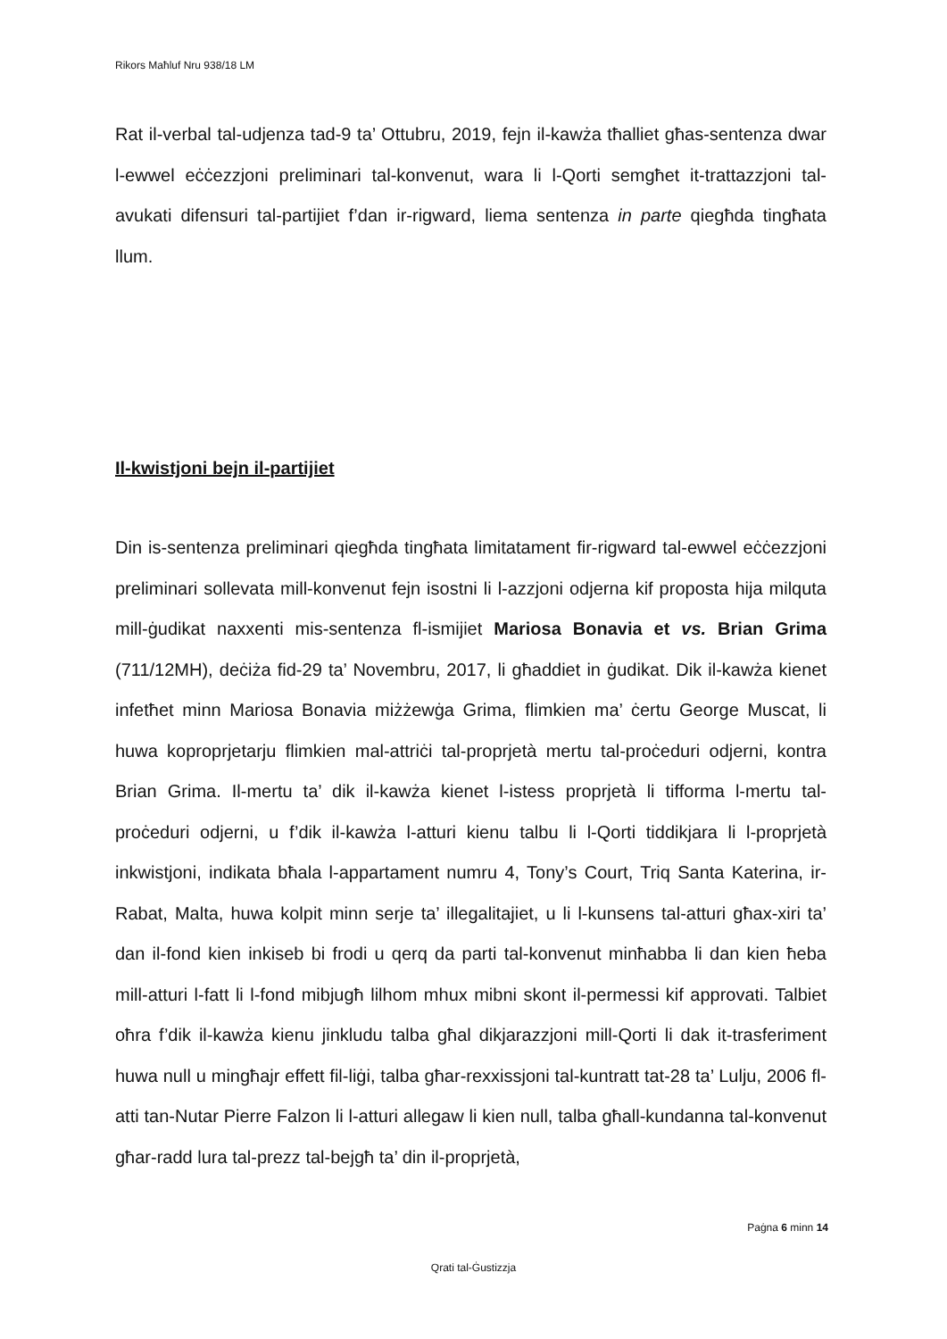Rikors Maħluf Nru 938/18 LM
Rat il-verbal tal-udjenza tad-9 ta’ Ottubru, 2019, fejn il-kawża tħalliet għas-sentenza dwar l-ewwel eċċezzjoni preliminari tal-konvenut, wara li l-Qorti semgħet it-trattazzjoni tal-avukati difensuri tal-partijiet f’dan ir-rigward, liema sentenza in parte qiegħda tingħata llum.
Il-kwistjoni bejn il-partijiet
Din is-sentenza preliminari qiegħda tingħata limitatament fir-rigward tal-ewwel eċċezzjoni preliminari sollevata mill-konvenut fejn isostni li l-azzjoni odjerna kif proposta hija milquta mill-ġudikat naxxenti mis-sentenza fl-ismijiet Mariosa Bonavia et vs. Brian Grima (711/12MH), deċiża fid-29 ta’ Novembru, 2017, li għaddiet in ġudikat. Dik il-kawża kienet infetħet minn Mariosa Bonavia miżżewġa Grima, flimkien ma’ ċertu George Muscat, li huwa koproprjetarju flimkien mal-attriċi tal-proprjetà mertu tal-proċeduri odjerni, kontra Brian Grima. Il-mertu ta’ dik il-kawża kienet l-istess proprjetà li tifforma l-mertu tal-proċeduri odjerni, u f’dik il-kawża l-atturi kienu talbu li l-Qorti tiddikjara li l-proprjetà inkwistjoni, indikata bħala l-appartament numru 4, Tony’s Court, Triq Santa Katerina, ir-Rabat, Malta, huwa kolpit minn serje ta’ illegalitajiet, u li l-kunsens tal-atturi għax-xiri ta’ dan il-fond kien inkiseb bi frodi u qerq da parti tal-konvenut minħabba li dan kien ħeba mill-atturi l-fatt li l-fond mibjugħ lilhom mhux mibni skont il-permessi kif approvati. Talbiet oħra f’dik il-kawża kienu jinkludu talba għal dikjarazzjoni mill-Qorti li dak it-trasferiment huwa null u mingħajr effett fil-liġi, talba għar-rexxissjoni tal-kuntratt tat-28 ta’ Lulju, 2006 fl-atti tan-Nutar Pierre Falzon li l-atturi allegaw li kien null, talba għall-kundanna tal-konvenut għar-radd lura tal-prezz tal-bejgħ ta’ din il-proprjetà,
Paġna 6 minn 14
Qrati tal-Ġustizzja